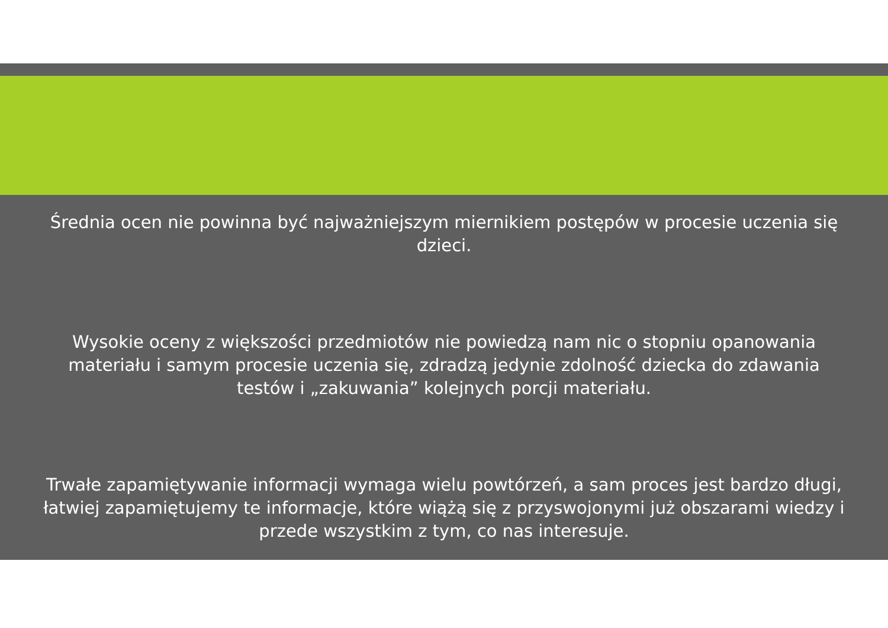Średnia ocen nie powinna być najważniejszym miernikiem postępów w procesie uczenia się dzieci.
Wysokie oceny z większości przedmiotów nie powiedzą nam nic o stopniu opanowania materiału i samym procesie uczenia się, zdradzą jedynie zdolność dziecka do zdawania testów i „zakuwania” kolejnych porcji materiału.
Trwałe zapamiętywanie informacji wymaga wielu powtórzeń, a sam proces jest bardzo długi, łatwiej zapamiętujemy te informacje, które wiążą się z przyswojonymi już obszarami wiedzy i przede wszystkim z tym, co nas interesuje.